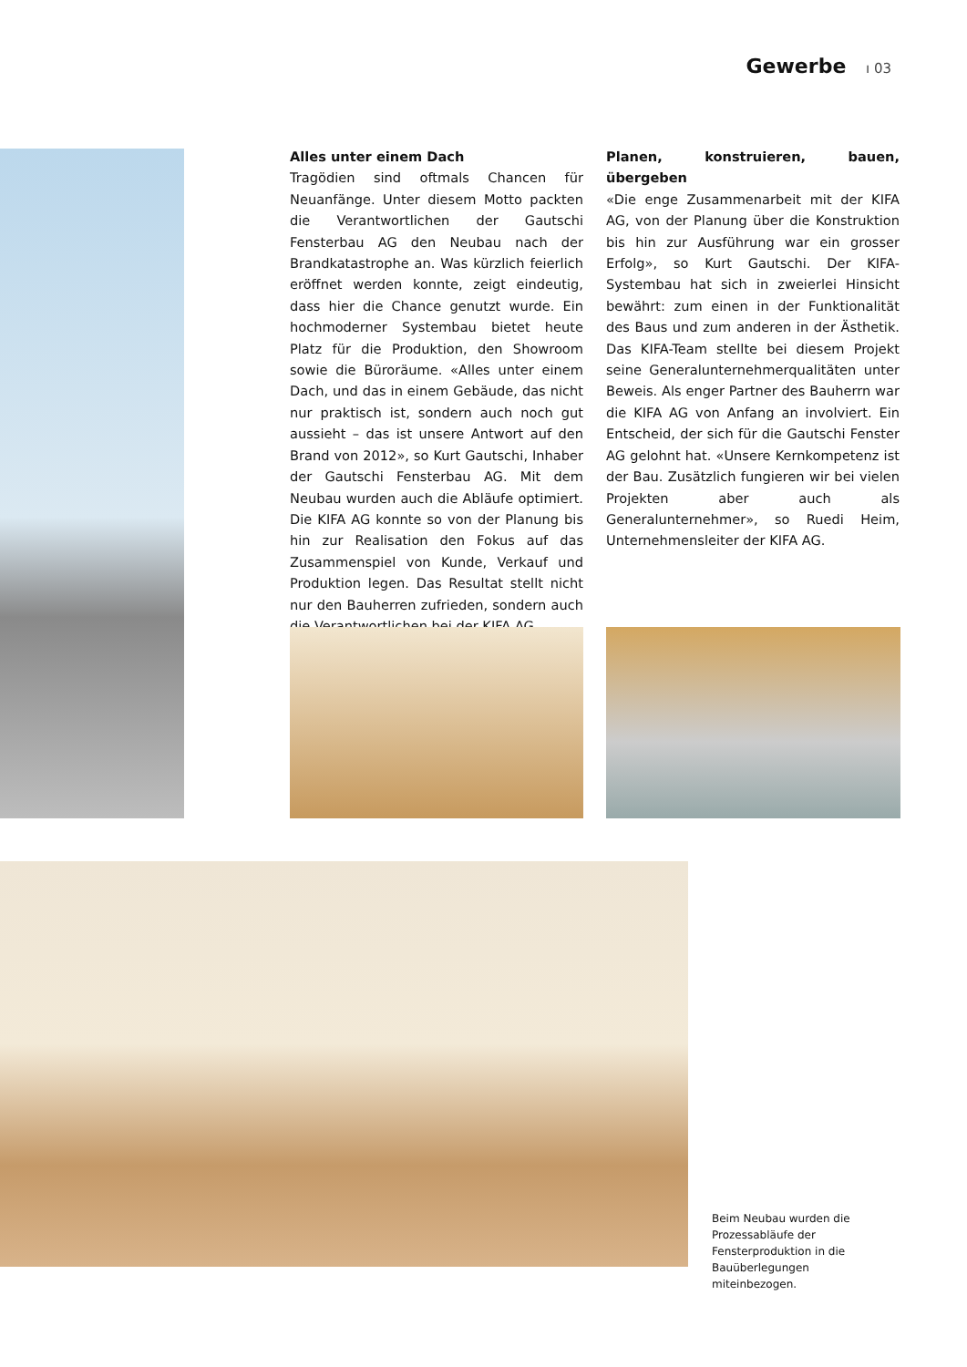Gewerbe ı 03
Alles unter einem Dach
Tragödien sind oftmals Chancen für Neuanfänge. Unter diesem Motto packten die Verantwortlichen der Gautschi Fensterbau AG den Neubau nach der Brandkatastrophe an. Was kürzlich feierlich eröffnet werden konnte, zeigt eindeutig, dass hier die Chance genutzt wurde. Ein hochmoderner Systembau bietet heute Platz für die Produktion, den Showroom sowie die Büroräume. «Alles unter einem Dach, und das in einem Gebäude, das nicht nur praktisch ist, sondern auch noch gut aussieht – das ist unsere Antwort auf den Brand von 2012», so Kurt Gautschi, Inhaber der Gautschi Fensterbau AG. Mit dem Neubau wurden auch die Abläufe optimiert. Die KIFA AG konnte so von der Planung bis hin zur Realisation den Fokus auf das Zusammenspiel von Kunde, Verkauf und Produktion legen. Das Resultat stellt nicht nur den Bauherren zufrieden, sondern auch die Verantwortlichen bei der KIFA AG.
Planen, konstruieren, bauen, übergeben
«Die enge Zusammenarbeit mit der KIFA AG, von der Planung über die Konstruktion bis hin zur Ausführung war ein grosser Erfolg», so Kurt Gautschi. Der KIFA-Systembau hat sich in zweierlei Hinsicht bewährt: zum einen in der Funktionalität des Baus und zum anderen in der Ästhetik. Das KIFA-Team stellte bei diesem Projekt seine Generalunternehmerqualitäten unter Beweis. Als enger Partner des Bauherrn war die KIFA AG von Anfang an involviert. Ein Entscheid, der sich für die Gautschi Fenster AG gelohnt hat. «Unsere Kernkompetenz ist der Bau. Zusätzlich fungieren wir bei vielen Projekten aber auch als Generalunternehmer», so Ruedi Heim, Unternehmensleiter der KIFA AG.
Beim Neubau wurden die Prozessabläufe der Fensterproduktion in die Bauüberlegungen miteinbezogen.